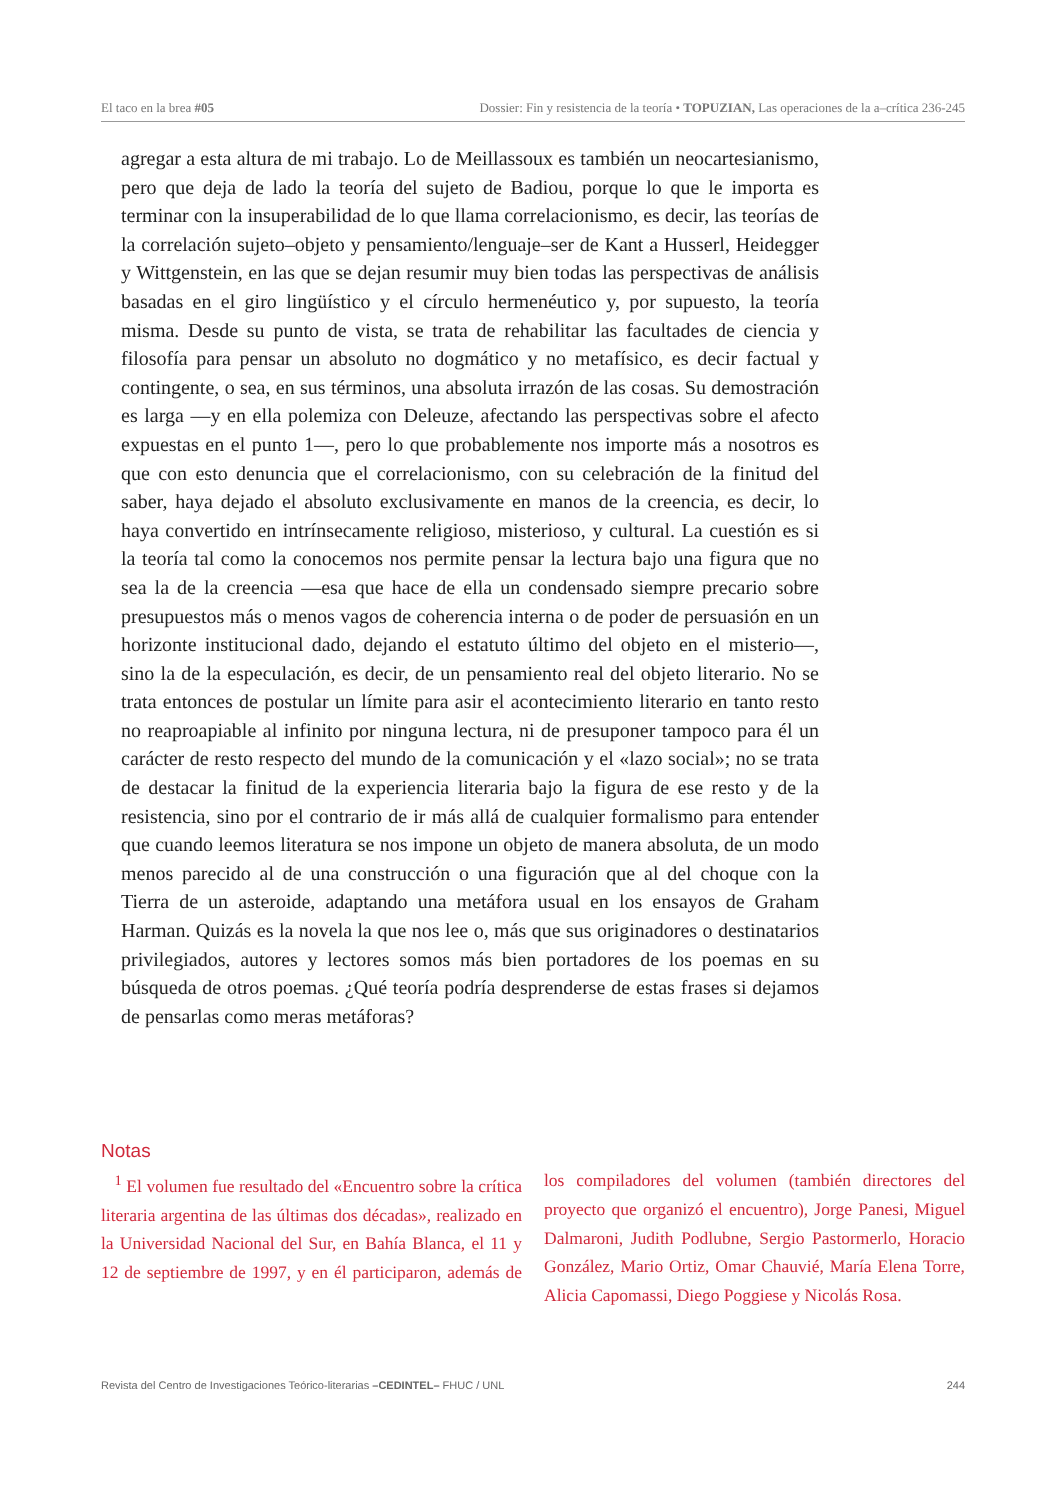El taco en la brea #05 Dossier: Fin y resistencia de la teoría • TOPUZIAN, Las operaciones de la a–crítica 236-245
agregar a esta altura de mi trabajo. Lo de Meillassoux es también un neocartesianismo, pero que deja de lado la teoría del sujeto de Badiou, porque lo que le importa es terminar con la insuperabilidad de lo que llama correlacionismo, es decir, las teorías de la correlación sujeto–objeto y pensamiento/lenguaje–ser de Kant a Husserl, Heidegger y Wittgenstein, en las que se dejan resumir muy bien todas las perspectivas de análisis basadas en el giro lingüístico y el círculo hermenéutico y, por supuesto, la teoría misma. Desde su punto de vista, se trata de rehabilitar las facultades de ciencia y filosofía para pensar un absoluto no dogmático y no metafísico, es decir factual y contingente, o sea, en sus términos, una absoluta irrazón de las cosas. Su demostración es larga —y en ella polemiza con Deleuze, afectando las perspectivas sobre el afecto expuestas en el punto 1—, pero lo que probablemente nos importe más a nosotros es que con esto denuncia que el correlacionismo, con su celebración de la finitud del saber, haya dejado el absoluto exclusivamente en manos de la creencia, es decir, lo haya convertido en intrínsecamente religioso, misterioso, y cultural. La cuestión es si la teoría tal como la conocemos nos permite pensar la lectura bajo una figura que no sea la de la creencia —esa que hace de ella un condensado siempre precario sobre presupuestos más o menos vagos de coherencia interna o de poder de persuasión en un horizonte institucional dado, dejando el estatuto último del objeto en el misterio—, sino la de la especulación, es decir, de un pensamiento real del objeto literario. No se trata entonces de postular un límite para asir el acontecimiento literario en tanto resto no reaproapiable al infinito por ninguna lectura, ni de presuponer tampoco para él un carácter de resto respecto del mundo de la comunicación y el «lazo social»; no se trata de destacar la finitud de la experiencia literaria bajo la figura de ese resto y de la resistencia, sino por el contrario de ir más allá de cualquier formalismo para entender que cuando leemos literatura se nos impone un objeto de manera absoluta, de un modo menos parecido al de una construcción o una figuración que al del choque con la Tierra de un asteroide, adaptando una metáfora usual en los ensayos de Graham Harman. Quizás es la novela la que nos lee o, más que sus originadores o destinatarios privilegiados, autores y lectores somos más bien portadores de los poemas en su búsqueda de otros poemas. ¿Qué teoría podría desprenderse de estas frases si dejamos de pensarlas como meras metáforas?
Notas
<sup>1</sup> El volumen fue resultado del «Encuentro sobre la crítica literaria argentina de las últimas dos décadas», realizado en la Universidad Nacional del Sur, en Bahía Blanca, el 11 y 12 de septiembre de 1997, y en él participaron, además de los compiladores del volumen (también directores del proyecto que organizó el encuentro), Jorge Panesi, Miguel Dalmaroni, Judith Podlubne, Sergio Pastormerlo, Horacio González, Mario Ortiz, Omar Chauvié, María Elena Torre, Alicia Capomassi, Diego Poggiese y Nicolás Rosa.
Revista del Centro de Investigaciones Teórico-literarias –CEDINTEL– FHUC / UNL 244